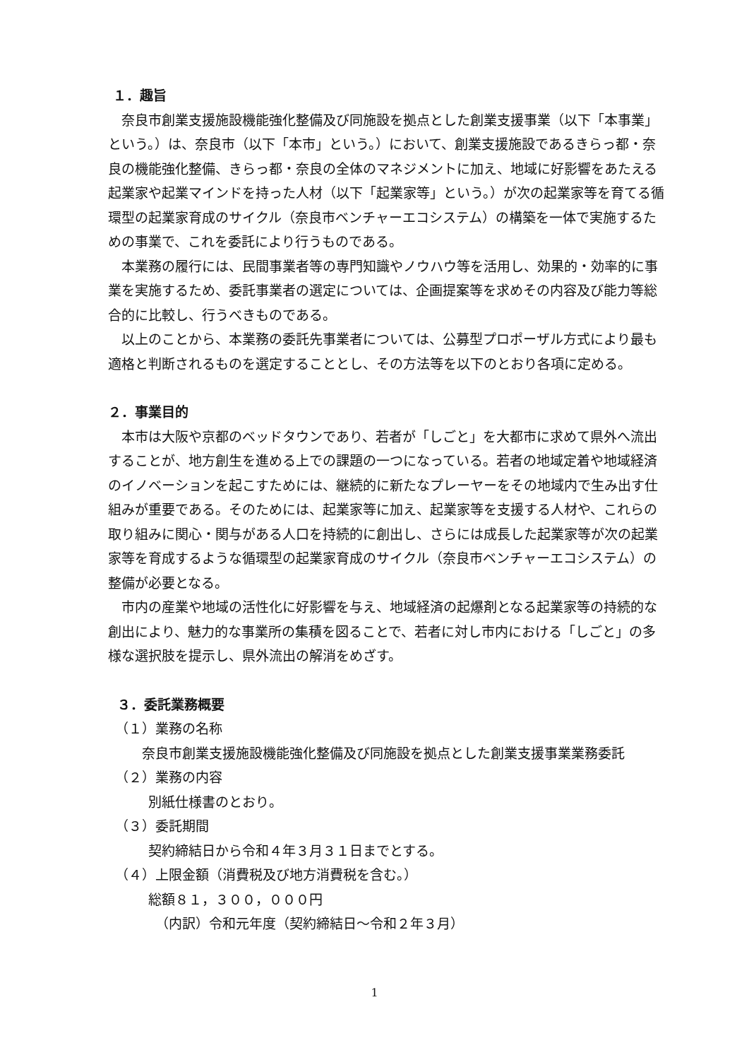１．趣旨
奈良市創業支援施設機能強化整備及び同施設を拠点とした創業支援事業（以下「本事業」という。）は、奈良市（以下「本市」という。）において、創業支援施設であるきらっ都・奈良の機能強化整備、きらっ都・奈良の全体のマネジメントに加え、地域に好影響をあたえる起業家や起業マインドを持った人材（以下「起業家等」という。）が次の起業家等を育てる循環型の起業家育成のサイクル（奈良市ベンチャーエコシステム）の構築を一体で実施するための事業で、これを委託により行うものである。
本業務の履行には、民間事業者等の専門知識やノウハウ等を活用し、効果的・効率的に事業を実施するため、委託事業者の選定については、企画提案等を求めその内容及び能力等総合的に比較し、行うべきものである。
以上のことから、本業務の委託先事業者については、公募型プロポーザル方式により最も適格と判断されるものを選定することとし、その方法等を以下のとおり各項に定める。
２．事業目的
本市は大阪や京都のベッドタウンであり、若者が「しごと」を大都市に求めて県外へ流出することが、地方創生を進める上での課題の一つになっている。若者の地域定着や地域経済のイノベーションを起こすためには、継続的に新たなプレーヤーをその地域内で生み出す仕組みが重要である。そのためには、起業家等に加え、起業家等を支援する人材や、これらの取り組みに関心・関与がある人口を持続的に創出し、さらには成長した起業家等が次の起業家等を育成するような循環型の起業家育成のサイクル（奈良市ベンチャーエコシステム）の整備が必要となる。
市内の産業や地域の活性化に好影響を与え、地域経済の起爆剤となる起業家等の持続的な創出により、魅力的な事業所の集積を図ることで、若者に対し市内における「しごと」の多様な選択肢を提示し、県外流出の解消をめざす。
３．委託業務概要
（１）業務の名称
奈良市創業支援施設機能強化整備及び同施設を拠点とした創業支援事業業務委託
（２）業務の内容
別紙仕様書のとおり。
（３）委託期間
契約締結日から令和４年３月３１日までとする。
（４）上限金額（消費税及び地方消費税を含む。）
総額８１，３００，０００円
（内訳）令和元年度（契約締結日～令和２年３月）
1